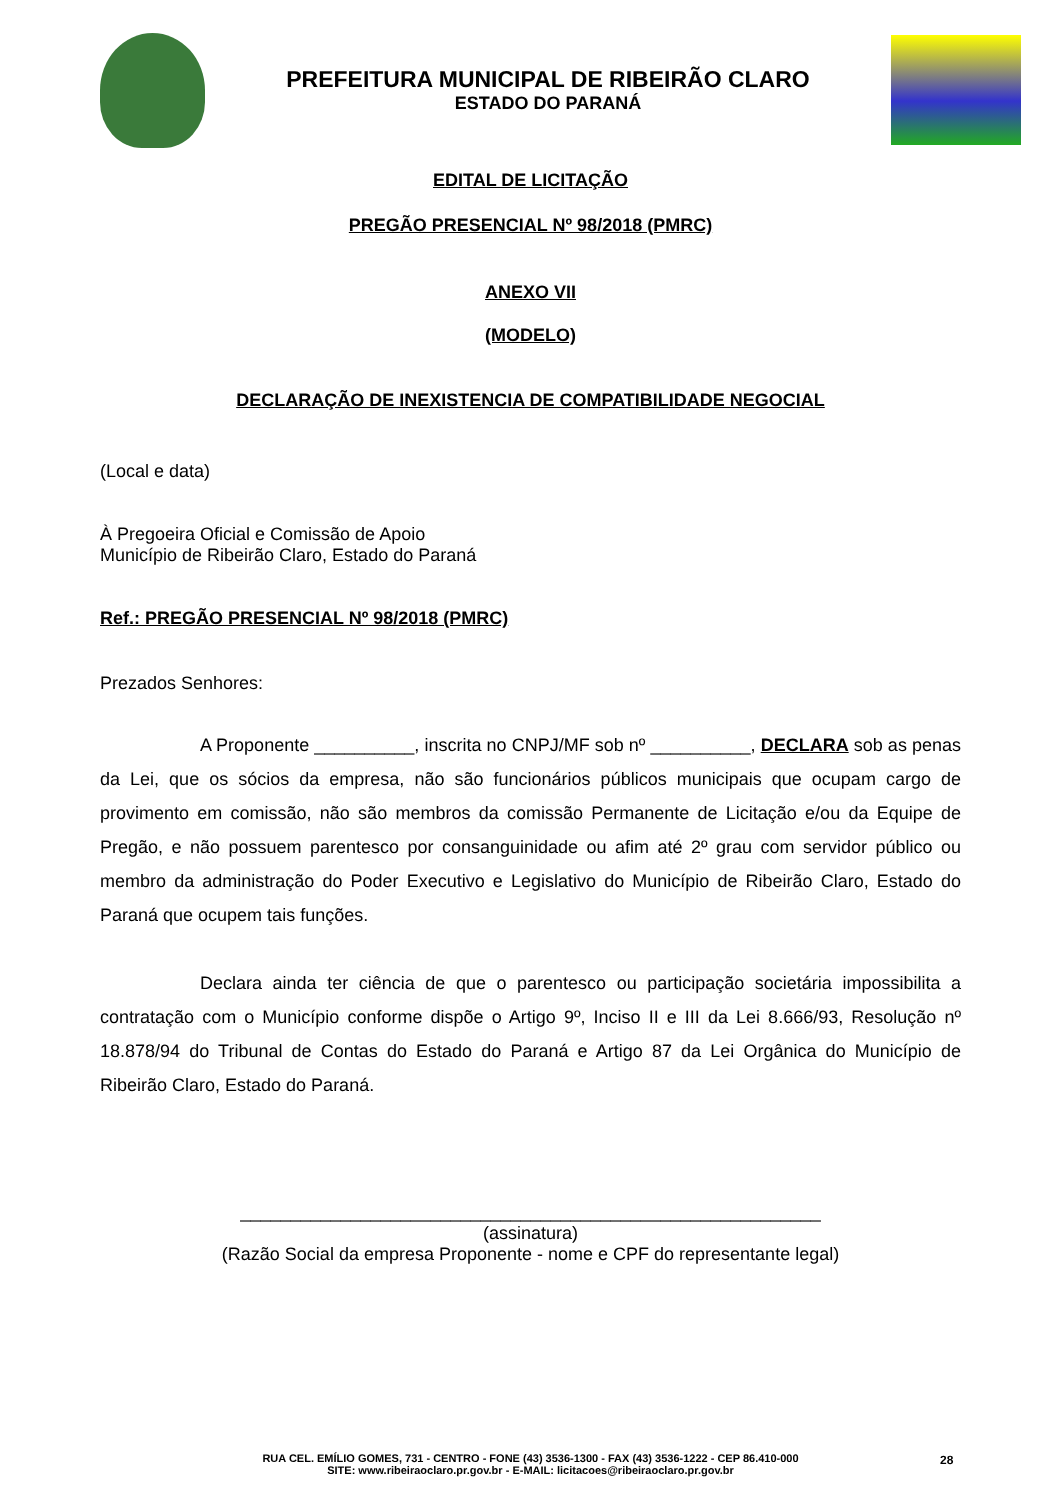PREFEITURA MUNICIPAL DE RIBEIRÃO CLARO
ESTADO DO PARANÁ
EDITAL DE LICITAÇÃO
PREGÃO PRESENCIAL Nº 98/2018 (PMRC)
ANEXO VII
(MODELO)
DECLARAÇÃO DE INEXISTENCIA DE COMPATIBILIDADE NEGOCIAL
(Local e data)
À Pregoeira Oficial e Comissão de Apoio
Município de Ribeirão Claro, Estado do Paraná
Ref.: PREGÃO PRESENCIAL Nº 98/2018 (PMRC)
Prezados Senhores:
A Proponente __________, inscrita no CNPJ/MF sob nº __________, DECLARA sob as penas da Lei, que os sócios da empresa, não são funcionários públicos municipais que ocupam cargo de provimento em comissão, não são membros da comissão Permanente de Licitação e/ou da Equipe de Pregão, e não possuem parentesco por consanguinidade ou afim até 2º grau com servidor público ou membro da administração do Poder Executivo e Legislativo do Município de Ribeirão Claro, Estado do Paraná que ocupem tais funções.
Declara ainda ter ciência de que o parentesco ou participação societária impossibilita a contratação com o Município conforme dispõe o Artigo 9º, Inciso II e III da Lei 8.666/93, Resolução nº 18.878/94 do Tribunal de Contas do Estado do Paraná e Artigo 87 da Lei Orgânica do Município de Ribeirão Claro, Estado do Paraná.
__________________________________________________________
(assinatura)
(Razão Social da empresa Proponente - nome e CPF do representante legal)
RUA CEL. EMÍLIO GOMES, 731 - CENTRO - FONE (43) 3536-1300 - FAX (43) 3536-1222 - CEP 86.410-000
SITE: www.ribeiraoclaro.pr.gov.br - E-MAIL: licitacoes@ribeiraoclaro.pr.gov.br
28